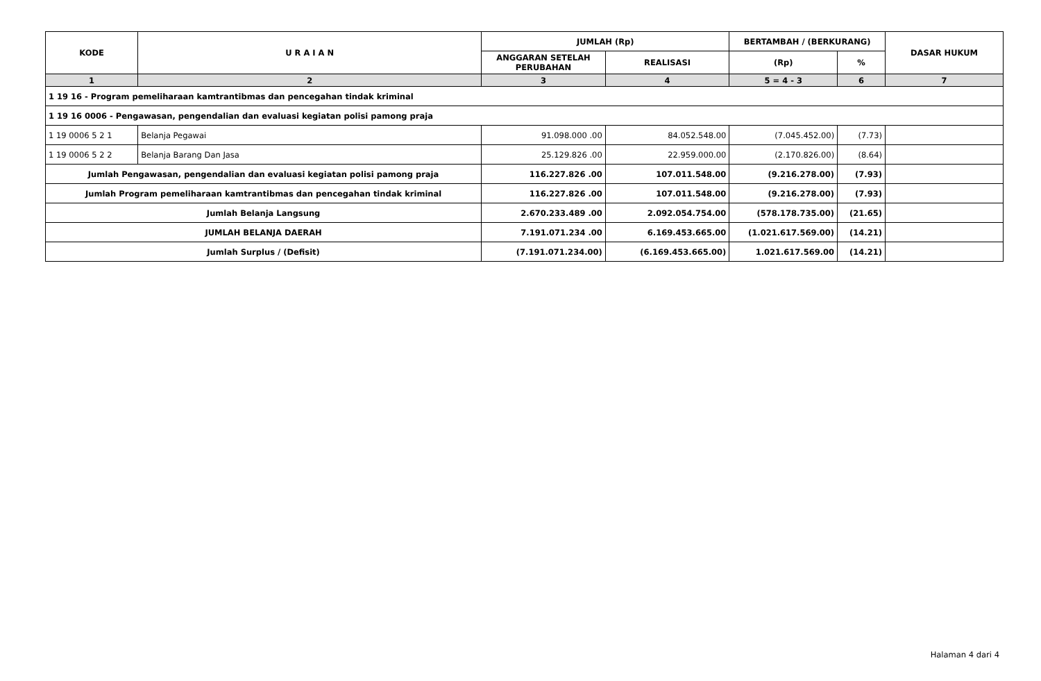| KODE | U R A I A N | JUMLAH (Rp) | | BERTAMBAH / (BERKURANG) | | DASAR HUKUM |
| --- | --- | --- | --- | --- | --- | --- |
| | | ANGGARAN SETELAH PERUBAHAN | REALISASI | (Rp) | % | |
| 1 | 2 | 3 | 4 | 5 = 4 - 3 | 6 | 7 |
| 1 19 16 - Program pemeliharaan kamtrantibmas dan pencegahan tindak kriminal | | | | | | |
| 1 19 16 0006 - Pengawasan, pengendalian dan evaluasi kegiatan polisi pamong praja | | | | | | |
| 1 19 0006 5 2 1 | Belanja Pegawai | 91.098.000 .00 | 84.052.548.00 | (7.045.452.00) | (7.73) | |
| 1 19 0006 5 2 2 | Belanja Barang Dan Jasa | 25.129.826 .00 | 22.959.000.00 | (2.170.826.00) | (8.64) | |
| Jumlah Pengawasan, pengendalian dan evaluasi kegiatan polisi pamong praja | | 116.227.826 .00 | 107.011.548.00 | (9.216.278.00) | (7.93) | |
| Jumlah Program pemeliharaan kamtrantibmas dan pencegahan tindak kriminal | | 116.227.826 .00 | 107.011.548.00 | (9.216.278.00) | (7.93) | |
| Jumlah Belanja Langsung | | 2.670.233.489 .00 | 2.092.054.754.00 | (578.178.735.00) | (21.65) | |
| JUMLAH BELANJA DAERAH | | 7.191.071.234 .00 | 6.169.453.665.00 | (1.021.617.569.00) | (14.21) | |
| Jumlah Surplus / (Defisit) | | (7.191.071.234.00) | (6.169.453.665.00) | 1.021.617.569.00 | (14.21) | |
Halaman 4 dari 4